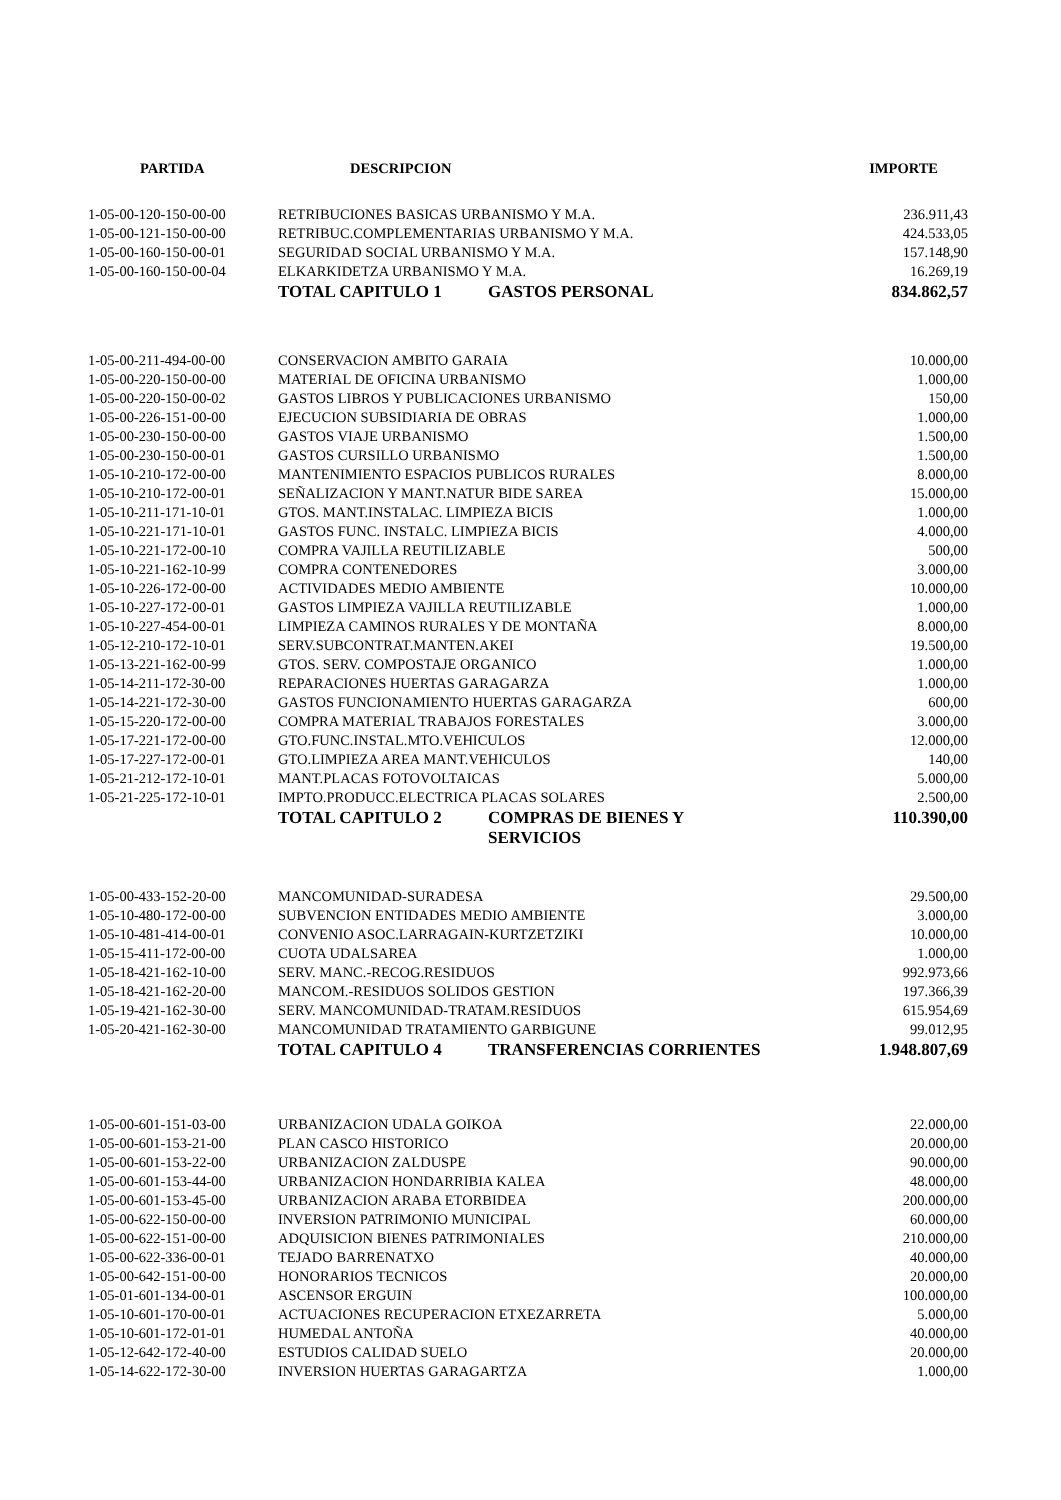| PARTIDA | DESCRIPCION | | IMPORTE |
| --- | --- | --- | --- |
| 1-05-00-120-150-00-00 | RETRIBUCIONES BASICAS URBANISMO Y M.A. | | 236.911,43 |
| 1-05-00-121-150-00-00 | RETRIBUC.COMPLEMENTARIAS URBANISMO Y M.A. | | 424.533,05 |
| 1-05-00-160-150-00-01 | SEGURIDAD SOCIAL URBANISMO Y M.A. | | 157.148,90 |
| 1-05-00-160-150-00-04 | ELKARKIDETZA URBANISMO Y M.A. | | 16.269,19 |
| | TOTAL CAPITULO 1 | GASTOS PERSONAL | 834.862,57 |
| 1-05-00-211-494-00-00 | CONSERVACION AMBITO GARAIA | | 10.000,00 |
| 1-05-00-220-150-00-00 | MATERIAL DE OFICINA URBANISMO | | 1.000,00 |
| 1-05-00-220-150-00-02 | GASTOS LIBROS Y PUBLICACIONES URBANISMO | | 150,00 |
| 1-05-00-226-151-00-00 | EJECUCION SUBSIDIARIA DE OBRAS | | 1.000,00 |
| 1-05-00-230-150-00-00 | GASTOS VIAJE URBANISMO | | 1.500,00 |
| 1-05-00-230-150-00-01 | GASTOS CURSILLO URBANISMO | | 1.500,00 |
| 1-05-10-210-172-00-00 | MANTENIMIENTO ESPACIOS PUBLICOS RURALES | | 8.000,00 |
| 1-05-10-210-172-00-01 | SEÑALIZACION Y MANT.NATUR BIDE SAREA | | 15.000,00 |
| 1-05-10-211-171-10-01 | GTOS. MANT.INSTALAC. LIMPIEZA BICIS | | 1.000,00 |
| 1-05-10-221-171-10-01 | GASTOS FUNC. INSTALC. LIMPIEZA BICIS | | 4.000,00 |
| 1-05-10-221-172-00-10 | COMPRA VAJILLA REUTILIZABLE | | 500,00 |
| 1-05-10-221-162-10-99 | COMPRA CONTENEDORES | | 3.000,00 |
| 1-05-10-226-172-00-00 | ACTIVIDADES MEDIO AMBIENTE | | 10.000,00 |
| 1-05-10-227-172-00-01 | GASTOS LIMPIEZA VAJILLA REUTILIZABLE | | 1.000,00 |
| 1-05-10-227-454-00-01 | LIMPIEZA CAMINOS RURALES Y DE MONTAÑA | | 8.000,00 |
| 1-05-12-210-172-10-01 | SERV.SUBCONTRAT.MANTEN.AKEI | | 19.500,00 |
| 1-05-13-221-162-00-99 | GTOS. SERV. COMPOSTAJE ORGANICO | | 1.000,00 |
| 1-05-14-211-172-30-00 | REPARACIONES HUERTAS GARAGARZA | | 1.000,00 |
| 1-05-14-221-172-30-00 | GASTOS FUNCIONAMIENTO HUERTAS GARAGARZA | | 600,00 |
| 1-05-15-220-172-00-00 | COMPRA MATERIAL TRABAJOS FORESTALES | | 3.000,00 |
| 1-05-17-221-172-00-00 | GTO.FUNC.INSTAL.MTO.VEHICULOS | | 12.000,00 |
| 1-05-17-227-172-00-01 | GTO.LIMPIEZA AREA MANT.VEHICULOS | | 140,00 |
| 1-05-21-212-172-10-01 | MANT.PLACAS FOTOVOLTAICAS | | 5.000,00 |
| 1-05-21-225-172-10-01 | IMPTO.PRODUCC.ELECTRICA PLACAS SOLARES | | 2.500,00 |
| | TOTAL CAPITULO 2 | COMPRAS DE BIENES Y SERVICIOS | 110.390,00 |
| 1-05-00-433-152-20-00 | MANCOMUNIDAD-SURADESA | | 29.500,00 |
| 1-05-10-480-172-00-00 | SUBVENCION ENTIDADES MEDIO AMBIENTE | | 3.000,00 |
| 1-05-10-481-414-00-01 | CONVENIO ASOC.LARRAGAIN-KURTZETZIKI | | 10.000,00 |
| 1-05-15-411-172-00-00 | CUOTA UDALSAREA | | 1.000,00 |
| 1-05-18-421-162-10-00 | SERV. MANC.-RECOG.RESIDUOS | | 992.973,66 |
| 1-05-18-421-162-20-00 | MANCOM.-RESIDUOS SOLIDOS GESTION | | 197.366,39 |
| 1-05-19-421-162-30-00 | SERV. MANCOMUNIDAD-TRATAM.RESIDUOS | | 615.954,69 |
| 1-05-20-421-162-30-00 | MANCOMUNIDAD TRATAMIENTO GARBIGUNE | | 99.012,95 |
| | TOTAL CAPITULO 4 | TRANSFERENCIAS CORRIENTES | 1.948.807,69 |
| 1-05-00-601-151-03-00 | URBANIZACION UDALA GOIKOA | | 22.000,00 |
| 1-05-00-601-153-21-00 | PLAN CASCO HISTORICO | | 20.000,00 |
| 1-05-00-601-153-22-00 | URBANIZACION ZALDUSPE | | 90.000,00 |
| 1-05-00-601-153-44-00 | URBANIZACION HONDARRIBIA KALEA | | 48.000,00 |
| 1-05-00-601-153-45-00 | URBANIZACION ARABA ETORBIDEA | | 200.000,00 |
| 1-05-00-622-150-00-00 | INVERSION PATRIMONIO MUNICIPAL | | 60.000,00 |
| 1-05-00-622-151-00-00 | ADQUISICION BIENES PATRIMONIALES | | 210.000,00 |
| 1-05-00-622-336-00-01 | TEJADO BARRENATXO | | 40.000,00 |
| 1-05-00-642-151-00-00 | HONORARIOS TECNICOS | | 20.000,00 |
| 1-05-01-601-134-00-01 | ASCENSOR ERGUIN | | 100.000,00 |
| 1-05-10-601-170-00-01 | ACTUACIONES RECUPERACION ETXEZARRETA | | 5.000,00 |
| 1-05-10-601-172-01-01 | HUMEDAL ANTOÑA | | 40.000,00 |
| 1-05-12-642-172-40-00 | ESTUDIOS CALIDAD SUELO | | 20.000,00 |
| 1-05-14-622-172-30-00 | INVERSION HUERTAS GARAGARTZA | | 1.000,00 |